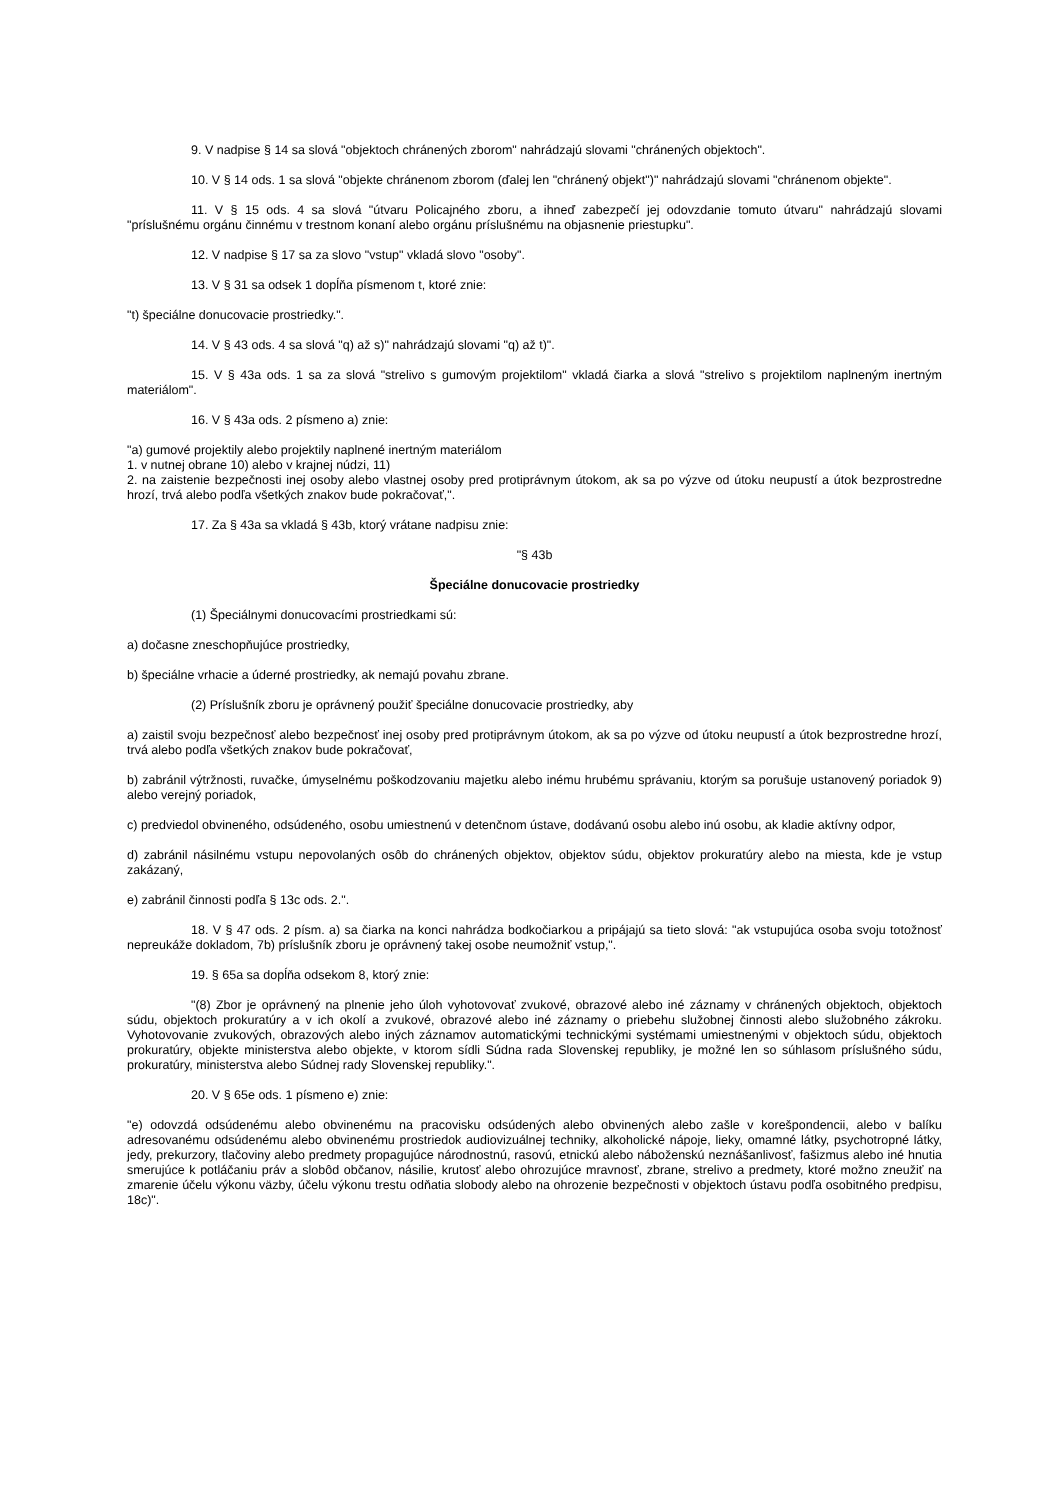9. V nadpise § 14 sa slová "objektoch chránených zborom" nahrádzajú slovami "chránených objektoch".
10. V § 14 ods. 1 sa slová "objekte chránenom zborom (ďalej len "chránený objekt")" nahrádzajú slovami "chránenom objekte".
11. V § 15 ods. 4 sa slová "útvaru Policajného zboru, a ihneď zabezpečí jej odovzdanie tomuto útvaru" nahrádzajú slovami "príslušnému orgánu činnému v trestnom konaní alebo orgánu príslušnému na objasnenie priestupku".
12. V nadpise § 17 sa za slovo "vstup" vkladá slovo "osoby".
13. V § 31 sa odsek 1 dopĺňa písmenom t, ktoré znie:
"t) špeciálne donucovacie prostriedky.".
14. V § 43 ods. 4 sa slová "q) až s)" nahrádzajú slovami "q) až t)".
15. V § 43a ods. 1 sa za slová "strelivo s gumovým projektilom" vkladá čiarka a slová "strelivo s projektilom naplneným inertným materiálom".
16. V § 43a ods. 2 písmeno a) znie:
"a) gumové projektily alebo projektily naplnené inertným materiálom
1. v nutnej obrane 10) alebo v krajnej núdzi, 11)
2. na zaistenie bezpečnosti inej osoby alebo vlastnej osoby pred protiprávnym útokom, ak sa po výzve od útoku neupustí a útok bezprostredne hrozí, trvá alebo podľa všetkých znakov bude pokračovať,".
17. Za § 43a sa vkladá § 43b, ktorý vrátane nadpisu znie:
"§ 43b
Špeciálne donucovacie prostriedky
(1) Špeciálnymi donucovacími prostriedkami sú:
a) dočasne zneschopňujúce prostriedky,
b) špeciálne vrhacie a úderné prostriedky, ak nemajú povahu zbrane.
(2) Príslušník zboru je oprávnený použiť špeciálne donucovacie prostriedky, aby
a) zaistil svoju bezpečnosť alebo bezpečnosť inej osoby pred protiprávnym útokom, ak sa po výzve od útoku neupustí a útok bezprostredne hrozí, trvá alebo podľa všetkých znakov bude pokračovať,
b) zabránil výtržnosti, ruvačke, úmyselnému poškodzovaniu majetku alebo inému hrubému správaniu, ktorým sa porušuje ustanovený poriadok 9) alebo verejný poriadok,
c) predviedol obvineného, odsúdeného, osobu umiestnenú v detenčnom ústave, dodávanú osobu alebo inú osobu, ak kladie aktívny odpor,
d) zabránil násilnému vstupu nepovolaných osôb do chránených objektov, objektov súdu, objektov prokuratúry alebo na miesta, kde je vstup zakázaný,
e) zabránil činnosti podľa § 13c ods. 2.".
18. V § 47 ods. 2 písm. a) sa čiarka na konci nahrádza bodkočiarkou a pripájajú sa tieto slová: "ak vstupujúca osoba svoju totožnosť nepreukáže dokladom, 7b) príslušník zboru je oprávnený takej osobe neumožniť vstup,".
19. § 65a sa dopĺňa odsekom 8, ktorý znie:
"(8) Zbor je oprávnený na plnenie jeho úloh vyhotovovať zvukové, obrazové alebo iné záznamy v chránených objektoch, objektoch súdu, objektoch prokuratúry a v ich okolí a zvukové, obrazové alebo iné záznamy o priebehu služobnej činnosti alebo služobného zákroku. Vyhotovovanie zvukových, obrazových alebo iných záznamov automatickými technickými systémami umiestnenými v objektoch súdu, objektoch prokuratúry, objekte ministerstva alebo objekte, v ktorom sídli Súdna rada Slovenskej republiky, je možné len so súhlasom príslušného súdu, prokuratúry, ministerstva alebo Súdnej rady Slovenskej republiky.".
20. V § 65e ods. 1 písmeno e) znie:
"e) odovzdá odsúdenému alebo obvinenému na pracovisku odsúdených alebo obvinených alebo zašle v korešpondencii, alebo v balíku adresovanému odsúdenému alebo obvinenému prostriedok audiovizuálnej techniky, alkoholické nápoje, lieky, omamné látky, psychotropné látky, jedy, prekurzory, tlačoviny alebo predmety propagujúce národnostnú, rasovú, etnickú alebo náboženskú neznášanlivosť, fašizmus alebo iné hnutia smerujúce k potláčaniu práv a slobôd občanov, násilie, krutosť alebo ohrozujúce mravnosť, zbrane, strelivo a predmety, ktoré možno zneužiť na zmarenie účelu výkonu väzby, účelu výkonu trestu odňatia slobody alebo na ohrozenie bezpečnosti v objektoch ústavu podľa osobitného predpisu, 18c)".